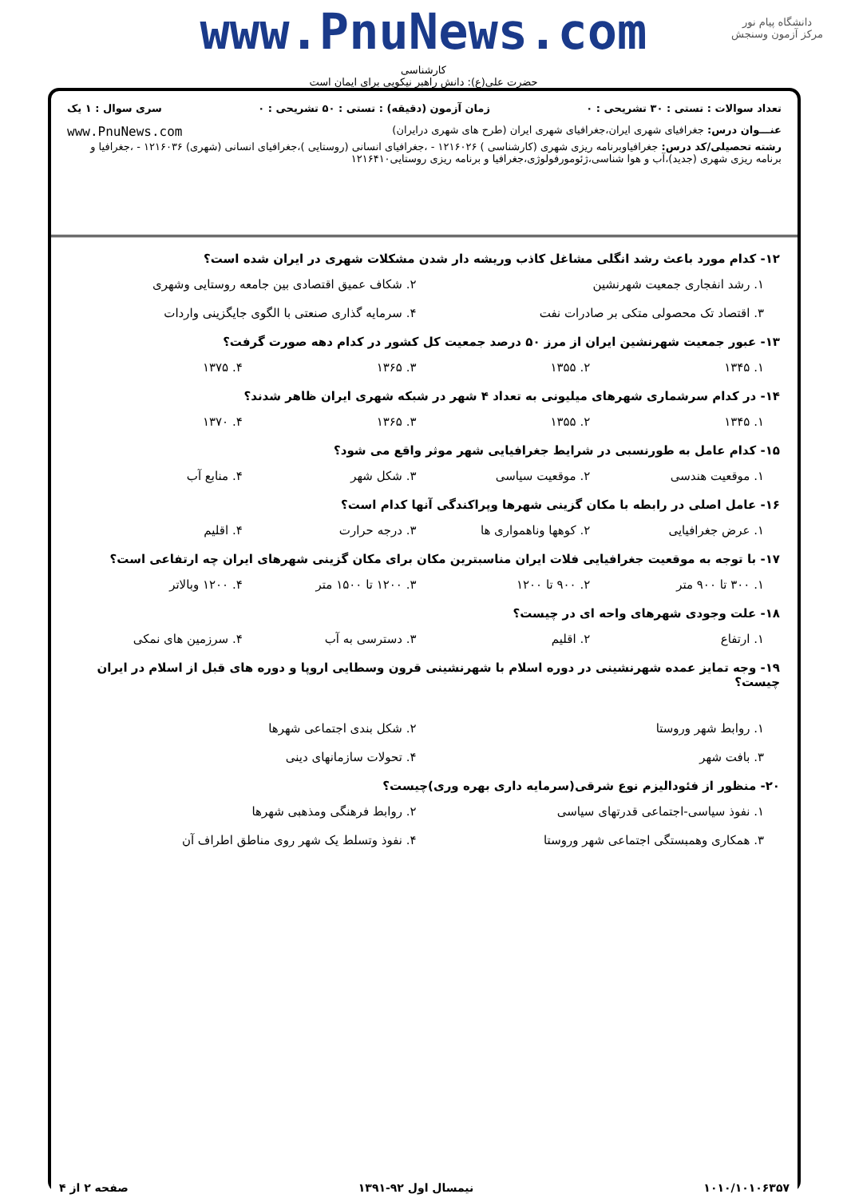دانشگاه پیام نور
مرکز آزمون وسنجش
www.PnuNews.com
کارشناسی
حضرت علی(ع): دانش راهبر نیکویی برای ایمان است
تعداد سوالات : تستی : ۳۰ تشریحی : ۰ زمان آزمون (دقیقه) : تستی : ۵۰ تشریحی : ۰ سری سوال : ۱ یک
عنـــوان درس: جغرافیای شهری ایران،جغرافیای شهری ایران (طرح های شهری درایران) www.PnuNews.com
رشته تحصیلی/کد درس: جغرافیاوبرنامه ریزی شهری (کارشناسی ) ۱۲۱۶۰۲۶ - ،جغرافیای انسانی (روستایی )،جغرافیای انسانی (شهری) ۱۲۱۶۰۳۶ - ،جغرافیا و برنامه ریزی شهری (جدید)،آب و هوا شناسی،ژئومورفولوژی،جغرافیا و برنامه ریزی روستایی۱۲۱۶۴۱۰
۱۲- کدام مورد باعث رشد انگلی مشاغل کاذب وریشه دار شدن مشکلات شهری در ایران شده است؟
۱. رشد انفجاری جمعیت شهرنشین ۲. شکاف عمیق اقتصادی بین جامعه روستایی وشهری ۳. اقتصاد تک محصولی متکی بر صادرات نفت ۴. سرمایه گذاری صنعتی با الگوی جایگزینی واردات
۱۳- عبور جمعیت شهرنشین ایران از مرز ۵۰ درصد جمعیت کل کشور در کدام دهه صورت گرفت؟
۱. ۱۳۴۵ ۲. ۱۳۵۵ ۳. ۱۳۶۵ ۴. ۱۳۷۵
۱۴- در کدام سرشماری شهرهای میلیونی به تعداد ۴ شهر در شبکه شهری ایران ظاهر شدند؟
۱. ۱۳۴۵ ۲. ۱۳۵۵ ۳. ۱۳۶۵ ۴. ۱۳۷۰
۱۵- کدام عامل به طورنسبی در شرایط جغرافیایی شهر موثر واقع می شود؟
۱. موقعیت هندسی ۲. موقعیت سیاسی ۳. شکل شهر ۴. منابع آب
۱۶- عامل اصلی در رابطه با مکان گزینی شهرها وپراکندگی آنها کدام است؟
۱. عرض جغرافیایی ۲. کوهها وناهمواری ها ۳. درجه حرارت ۴. اقلیم
۱۷- با توجه به موقعیت جغرافیایی فلات ایران مناسبترین مکان برای مکان گزینی شهرهای ایران چه ارتفاعی است؟
۱. ۳۰۰ تا ۹۰۰ متر ۲. ۹۰۰ تا ۱۲۰۰ ۳. ۱۲۰۰ تا ۱۵۰۰ متر ۴. ۱۲۰۰ وبالاتر
۱۸- علت وجودی شهرهای واحه ای در چیست؟
۱. ارتفاع ۲. اقلیم ۳. دسترسی به آب ۴. سرزمین های نمکی
۱۹- وجه تمایز عمده شهرنشینی در دوره اسلام با شهرنشینی قرون وسطایی اروپا و دوره های قبل از اسلام در ایران چیست؟
۱. روابط شهر وروستا ۲. شکل بندی اجتماعی شهرها ۳. بافت شهر ۴. تحولات سازمانهای دینی
۲۰- منظور از فئودالیزم نوع شرقی(سرمایه داری بهره وری)چیست؟
۱. نفوذ سیاسی-اجتماعی قدرتهای سیاسی ۲. روابط فرهنگی ومذهبی شهرها ۳. همکاری وهمبستگی اجتماعی شهر وروستا ۴. نفوذ وتسلط یک شهر روی مناطق اطراف آن
۱۰۱۰/۱۰۱۰۶۳۵۷ نیمسال اول ۹۲-۱۳۹۱ صفحه ۲ از ۴